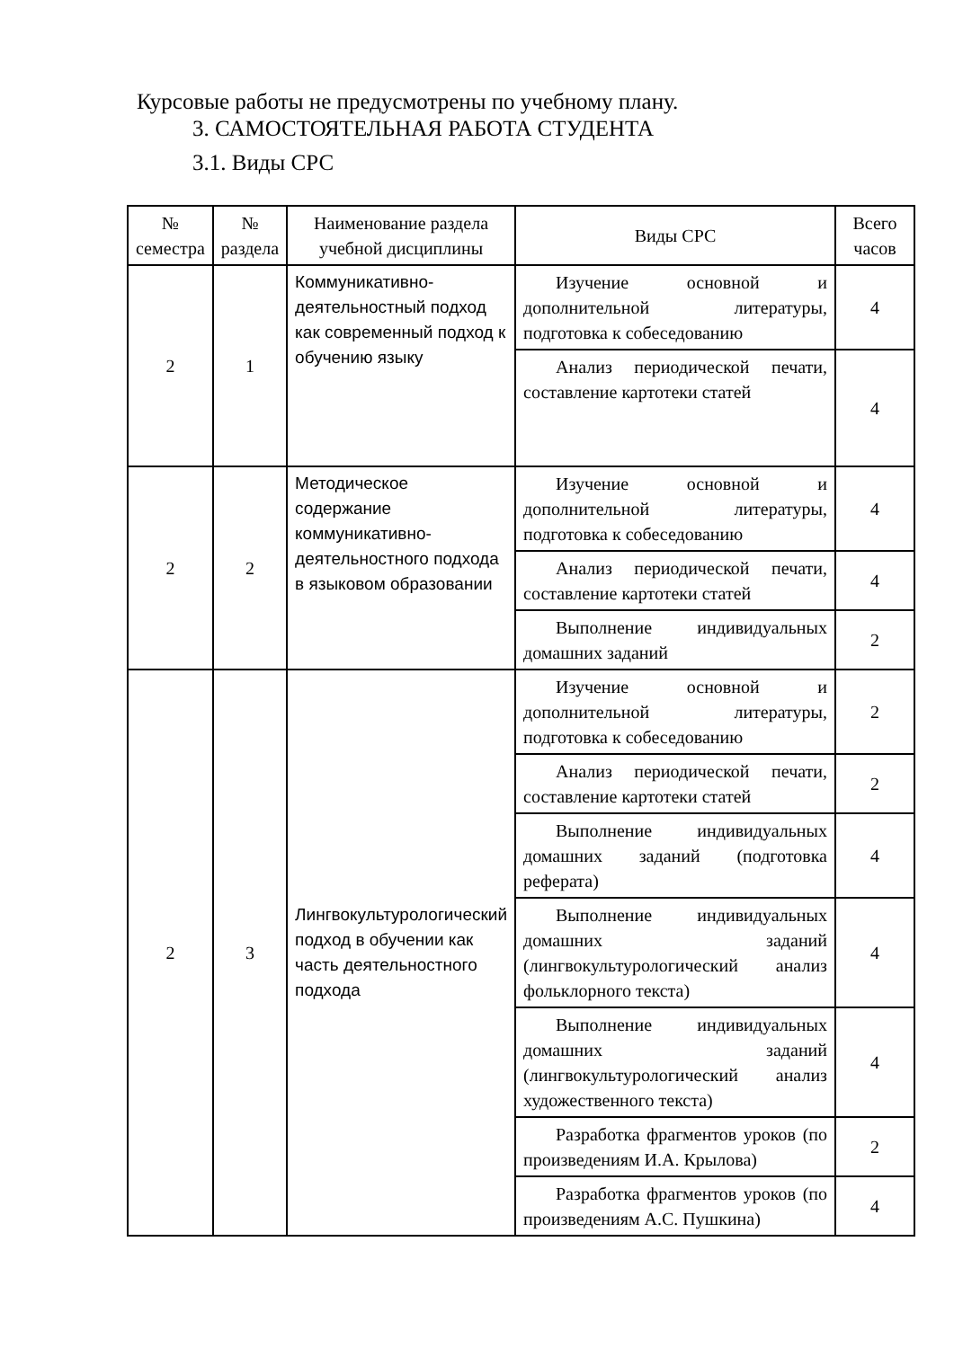Курсовые работы не предусмотрены по учебному плану.
3. САМОСТОЯТЕЛЬНАЯ РАБОТА СТУДЕНТА
3.1. Виды СРС
| № семестра | № раздела | Наименование раздела учебной дисциплины | Виды СРС | Всего часов |
| --- | --- | --- | --- | --- |
| 2 | 1 | Коммуникативно-деятельностный подход как современный подход к обучению языку | Изучение основной и дополнительной литературы, подготовка к собеседованию | 4 |
| | | | Анализ периодической печати, составление картотеки статей | 4 |
| 2 | 2 | Методическое содержание коммуникативно-деятельностного подхода в языковом образовании | Изучение основной и дополнительной литературы, подготовка к собеседованию | 4 |
| | | | Анализ периодической печати, составление картотеки статей | 4 |
| | | | Выполнение индивидуальных домашних заданий | 2 |
| 2 | 3 | Лингвокультурологический подход в обучении как часть деятельностного подхода | Изучение основной и дополнительной литературы, подготовка к собеседованию | 2 |
| | | | Анализ периодической печати, составление картотеки статей | 2 |
| | | | Выполнение индивидуальных домашних заданий (подготовка реферата) | 4 |
| | | | Выполнение индивидуальных домашних заданий (лингвокультурологический анализ фольклорного текста) | 4 |
| | | | Выполнение индивидуальных домашних заданий (лингвокультурологический анализ художественного текста) | 4 |
| | | | Разработка фрагментов уроков (по произведениям И.А. Крылова) | 2 |
| | | | Разработка фрагментов уроков (по произведениям А.С. Пушкина) | 4 |